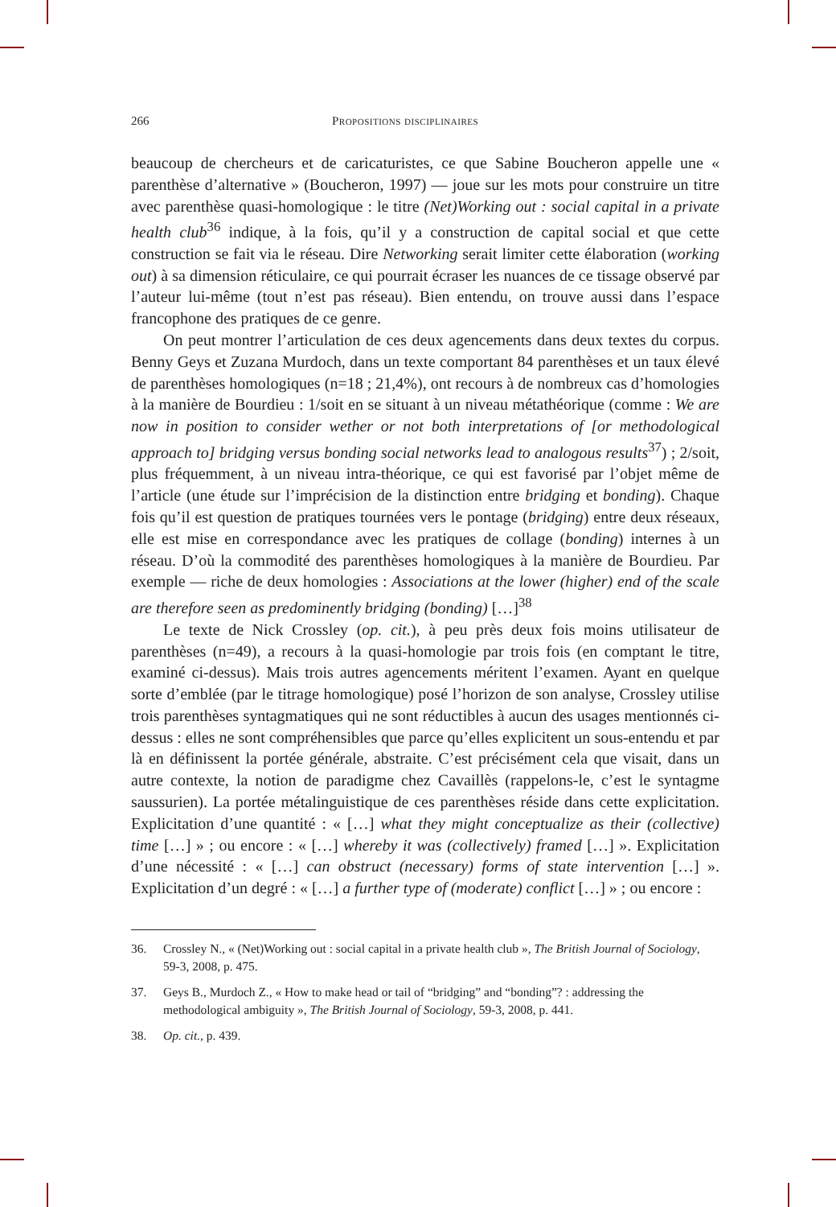266 Propositions disciplinaires
beaucoup de chercheurs et de caricaturistes, ce que Sabine Boucheron appelle une « parenthèse d’alternative » (Boucheron, 1997) — joue sur les mots pour construire un titre avec parenthèse quasi-homologique : le titre (Net)Working out : social capital in a private health club<sup>36</sup> indique, à la fois, qu’il y a construction de capital social et que cette construction se fait via le réseau. Dire Networking serait limiter cette élaboration (working out) à sa dimension réticulaire, ce qui pourrait écraser les nuances de ce tissage observé par l’auteur lui-même (tout n’est pas réseau). Bien entendu, on trouve aussi dans l’espace francophone des pratiques de ce genre.
On peut montrer l’articulation de ces deux agencements dans deux textes du corpus. Benny Geys et Zuzana Murdoch, dans un texte comportant 84 parenthèses et un taux élevé de parenthèses homologiques (n=18 ; 21,4%), ont recours à de nombreux cas d’homologies à la manière de Bourdieu : 1/soit en se situant à un niveau métathéorique (comme : We are now in position to consider wether or not both interpretations of [or methodological approach to] bridging versus bonding social networks lead to analogous results<sup>37</sup>) ; 2/soit, plus fréquemment, à un niveau intra-théorique, ce qui est favorisé par l’objet même de l’article (une étude sur l’imprécision de la distinction entre bridging et bonding). Chaque fois qu’il est question de pratiques tournées vers le pontage (bridging) entre deux réseaux, elle est mise en correspondance avec les pratiques de collage (bonding) internes à un réseau. D’où la commodité des parenthèses homologiques à la manière de Bourdieu. Par exemple — riche de deux homologies : Associations at the lower (higher) end of the scale are therefore seen as predominently bridging (bonding) […]<sup>38</sup>
Le texte de Nick Crossley (op. cit.), à peu près deux fois moins utilisateur de parenthèses (n=49), a recours à la quasi-homologie par trois fois (en comptant le titre, examiné ci-dessus). Mais trois autres agencements méritent l’examen. Ayant en quelque sorte d’emblée (par le titrage homologique) posé l’horizon de son analyse, Crossley utilise trois parenthèses syntagmatiques qui ne sont réductibles à aucun des usages mentionnés ci-dessus : elles ne sont compréhensibles que parce qu’elles explicitent un sous-entendu et par là en définissent la portée générale, abstraite. C’est précisément cela que visait, dans un autre contexte, la notion de paradigme chez Cavaillès (rappelons-le, c’est le syntagme saussurien). La portée métalinguistique de ces parenthèses réside dans cette explicitation. Explicitation d’une quantité : « […] what they might conceptualize as their (collective) time […] » ; ou encore : « […] whereby it was (collectively) framed […] ». Explicitation d’une nécessité : « […] can obstruct (necessary) forms of state intervention […] ». Explicitation d’un degré : « […] a further type of (moderate) conflict […] » ; ou encore :
36. Crossley N., « (Net)Working out : social capital in a private health club », The British Journal of Sociology, 59-3, 2008, p. 475.
37. Geys B., Murdoch Z., « How to make head or tail of “bridging” and “bonding”? : addressing the methodological ambiguity », The British Journal of Sociology, 59-3, 2008, p. 441.
38. Op. cit., p. 439.